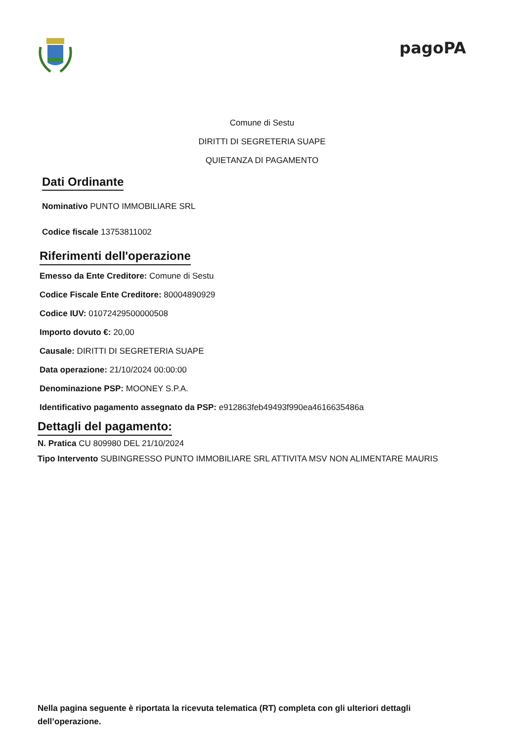pagoPA
Comune di Sestu
DIRITTI DI SEGRETERIA SUAPE
QUIETANZA DI PAGAMENTO
Dati Ordinante
Nominativo PUNTO IMMOBILIARE SRL
Codice fiscale 13753811002
Riferimenti dell'operazione
Emesso da Ente Creditore: Comune di Sestu
Codice Fiscale Ente Creditore: 80004890929
Codice IUV: 01072429500000508
Importo dovuto €: 20,00
Causale: DIRITTI DI SEGRETERIA SUAPE
Data operazione: 21/10/2024 00:00:00
Denominazione PSP: MOONEY S.P.A.
Identificativo pagamento assegnato da PSP: e912863feb49493f990ea4616635486a
Dettagli del pagamento:
N. Pratica CU 809980 DEL 21/10/2024
Tipo Intervento SUBINGRESSO PUNTO IMMOBILIARE SRL ATTIVITA MSV NON ALIMENTARE MAURIS
Nella pagina seguente è riportata la ricevuta telematica (RT) completa con gli ulteriori dettagli dell’operazione.